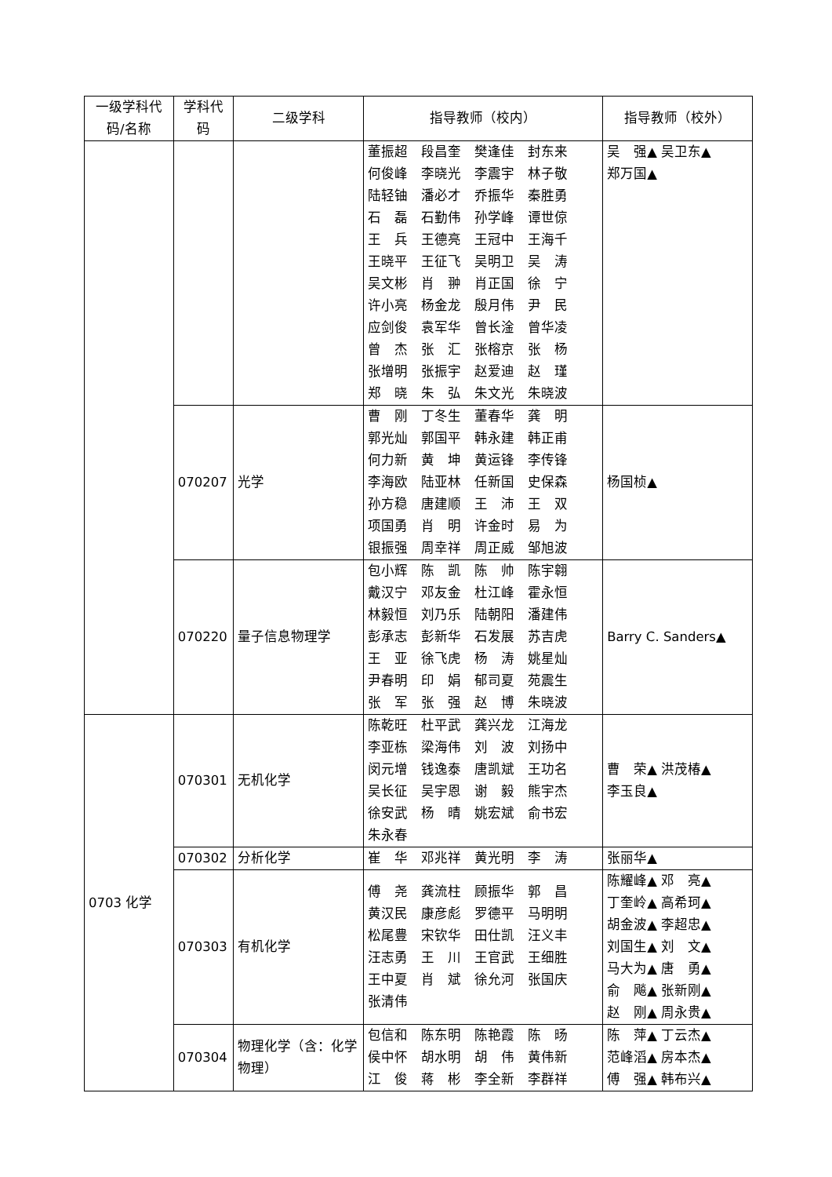| 一级学科代码/名称 | 学科代码 | 二级学科 | 指导教师（校内） | 指导教师（校外） |
| --- | --- | --- | --- | --- |
| | | | 董振超 段昌奎 樊逢佳 封东来 何俊峰 李晓光 李震宇 林子敬 陆轻铀 潘必才 乔振华 秦胜勇 石 磊 石勤伟 孙学峰 谭世倞 王 兵 王德亮 王冠中 王海千 王晓平 王征飞 吴明卫 吴 涛 吴文彬 肖 翀 肖正国 徐 宁 许小亮 杨金龙 殷月伟 尹 民 应剑俊 袁军华 曾长淦 曾华凌 曾 杰 张 汇 张榕京 张 杨 张增明 张振宇 赵爱迪 赵 瑾 郑 晓 朱 弘 朱文光 朱晓波 | 吴 强▲ 吴卫东▲ 郑万国▲ |
| | 070207 | 光学 | 曹 刚 丁冬生 董春华 龚 明 郭光灿 郭国平 韩永建 韩正甫 何力新 黄 坤 黄运锋 李传锋 李海欧 陆亚林 任新国 史保森 孙方稳 唐建顺 王 沛 王 双 项国勇 肖 明 许金时 易 为 银振强 周幸祥 周正威 邹旭波 | 杨国桢▲ |
| | 070220 | 量子信息物理学 | 包小辉 陈 凯 陈 帅 陈宇翱 戴汉宁 邓友金 杜江峰 霍永恒 林毅恒 刘乃乐 陆朝阳 潘建伟 彭承志 彭新华 石发展 苏吉虎 王 亚 徐飞虎 杨 涛 姚星灿 尹春明 印 娟 郁司夏 苑震生 张 军 张 强 赵 博 朱晓波 | Barry C. Sanders▲ |
| 0703 化学 | 070301 | 无机化学 | 陈乾旺 杜平武 龚兴龙 江海龙 李亚栋 梁海伟 刘 波 刘扬中 闵元增 钱逸泰 唐凯斌 王功名 吴长征 吴宇恩 谢 毅 熊宇杰 徐安武 杨 晴 姚宏斌 俞书宏 朱永春 | 曹 荣▲ 洪茂椿▲ 李玉良▲ |
| | 070302 | 分析化学 | 崔 华 邓兆祥 黄光明 李 涛 | 张丽华▲ |
| | 070303 | 有机化学 | 傅 尧 龚流柱 顾振华 郭 昌 黄汉民 康彦彪 罗德平 马明明 松尾豊 宋钦华 田仕凯 汪义丰 汪志勇 王 川 王官武 王细胜 王中夏 肖 斌 徐允河 张国庆 张清伟 | 陈耀峰▲ 邓 亮▲ 丁奎岭▲ 高希珂▲ 胡金波▲ 李超忠▲ 刘国生▲ 刘 文▲ 马大为▲ 唐 勇▲ 俞 飚▲ 张新刚▲ 赵 刚▲ 周永贵▲ |
| | 070304 | 物理化学（含：化学物理） | 包信和 陈东明 陈艳霞 陈 旸 侯中怀 胡水明 胡 伟 黄伟新 江 俊 蒋 彬 李全新 李群祥 | 陈 萍▲ 丁云杰▲ 范峰滔▲ 房本杰▲ 傅 强▲ 韩布兴▲ |